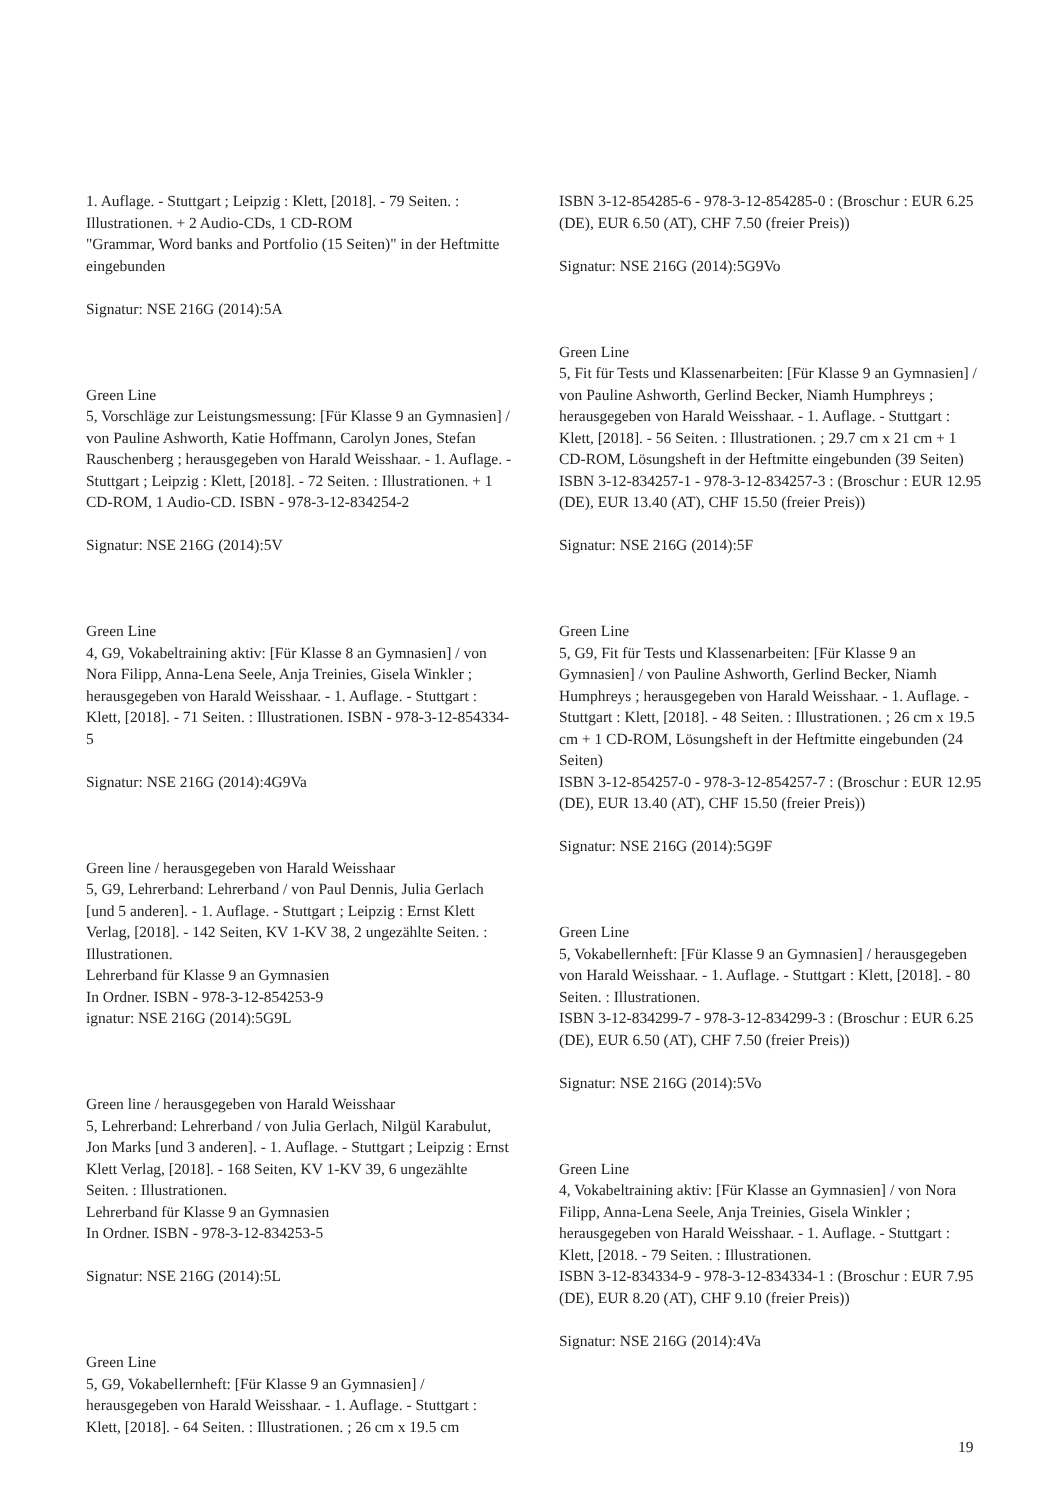1. Auflage. - Stuttgart ; Leipzig : Klett, [2018]. - 79 Seiten. : Illustrationen. + 2 Audio-CDs, 1 CD-ROM
"Grammar, Word banks and Portfolio (15 Seiten)" in der Heftmitte eingebunden
Signatur: NSE 216G (2014):5A
Green Line
5, Vorschläge zur Leistungsmessung: [Für Klasse 9 an Gymnasien] / von Pauline Ashworth, Katie Hoffmann, Carolyn Jones, Stefan Rauschenberg ; herausgegeben von Harald Weisshaar. - 1. Auflage. - Stuttgart ; Leipzig : Klett, [2018]. - 72 Seiten. : Illustrationen. + 1 CD-ROM, 1 Audio-CD. ISBN - 978-3-12-834254-2
Signatur: NSE 216G (2014):5V
Green Line
4, G9, Vokabeltraining aktiv: [Für Klasse 8 an Gymnasien] / von Nora Filipp, Anna-Lena Seele, Anja Treinies, Gisela Winkler ; herausgegeben von Harald Weisshaar. - 1. Auflage. - Stuttgart : Klett, [2018]. - 71 Seiten. : Illustrationen. ISBN - 978-3-12-854334-5
Signatur: NSE 216G (2014):4G9Va
Green line / herausgegeben von Harald Weisshaar
5, G9, Lehrerband: Lehrerband / von Paul Dennis, Julia Gerlach [und 5 anderen]. - 1. Auflage. - Stuttgart ; Leipzig : Ernst Klett Verlag, [2018]. - 142 Seiten, KV 1-KV 38, 2 ungezählte Seiten. : Illustrationen.
Lehrerband für Klasse 9 an Gymnasien
In Ordner. ISBN - 978-3-12-854253-9
ignatur: NSE 216G (2014):5G9L
Green line / herausgegeben von Harald Weisshaar
5, Lehrerband: Lehrerband / von Julia Gerlach, Nilgül Karabulut, Jon Marks [und 3 anderen]. - 1. Auflage. - Stuttgart ; Leipzig : Ernst Klett Verlag, [2018]. - 168 Seiten, KV 1-KV 39, 6 ungezählte Seiten. : Illustrationen.
Lehrerband für Klasse 9 an Gymnasien
In Ordner. ISBN - 978-3-12-834253-5
Signatur: NSE 216G (2014):5L
Green Line
5, G9, Vokabellernheft: [Für Klasse 9 an Gymnasien] / herausgegeben von Harald Weisshaar. - 1. Auflage. - Stuttgart : Klett, [2018]. - 64 Seiten. : Illustrationen. ; 26 cm x 19.5 cm
ISBN 3-12-854285-6 - 978-3-12-854285-0 : (Broschur : EUR 6.25 (DE), EUR 6.50 (AT), CHF 7.50 (freier Preis))
Signatur: NSE 216G (2014):5G9Vo
Green Line
5, Fit für Tests und Klassenarbeiten: [Für Klasse 9 an Gymnasien] / von Pauline Ashworth, Gerlind Becker, Niamh Humphreys ; herausgegeben von Harald Weisshaar. - 1. Auflage. - Stuttgart : Klett, [2018]. - 56 Seiten. : Illustrationen. ; 29.7 cm x 21 cm + 1 CD-ROM, Lösungsheft in der Heftmitte eingebunden (39 Seiten)
ISBN 3-12-834257-1 - 978-3-12-834257-3 : (Broschur : EUR 12.95 (DE), EUR 13.40 (AT), CHF 15.50 (freier Preis))
Signatur: NSE 216G (2014):5F
Green Line
5, G9, Fit für Tests und Klassenarbeiten: [Für Klasse 9 an Gymnasien] / von Pauline Ashworth, Gerlind Becker, Niamh Humphreys ; herausgegeben von Harald Weisshaar. - 1. Auflage. - Stuttgart : Klett, [2018]. - 48 Seiten. : Illustrationen. ; 26 cm x 19.5 cm + 1 CD-ROM, Lösungsheft in der Heftmitte eingebunden (24 Seiten)
ISBN 3-12-854257-0 - 978-3-12-854257-7 : (Broschur : EUR 12.95 (DE), EUR 13.40 (AT), CHF 15.50 (freier Preis))
Signatur: NSE 216G (2014):5G9F
Green Line
5, Vokabellernheft: [Für Klasse 9 an Gymnasien] / herausgegeben von Harald Weisshaar. - 1. Auflage. - Stuttgart : Klett, [2018]. - 80 Seiten. : Illustrationen.
ISBN 3-12-834299-7 - 978-3-12-834299-3 : (Broschur : EUR 6.25 (DE), EUR 6.50 (AT), CHF 7.50 (freier Preis))
Signatur: NSE 216G (2014):5Vo
Green Line
4, Vokabeltraining aktiv: [Für Klasse an Gymnasien] / von Nora Filipp, Anna-Lena Seele, Anja Treinies, Gisela Winkler ; herausgegeben von Harald Weisshaar. - 1. Auflage. - Stuttgart : Klett, [2018. - 79 Seiten. : Illustrationen.
ISBN 3-12-834334-9 - 978-3-12-834334-1 : (Broschur : EUR 7.95 (DE), EUR 8.20 (AT), CHF 9.10 (freier Preis))
Signatur: NSE 216G (2014):4Va
19